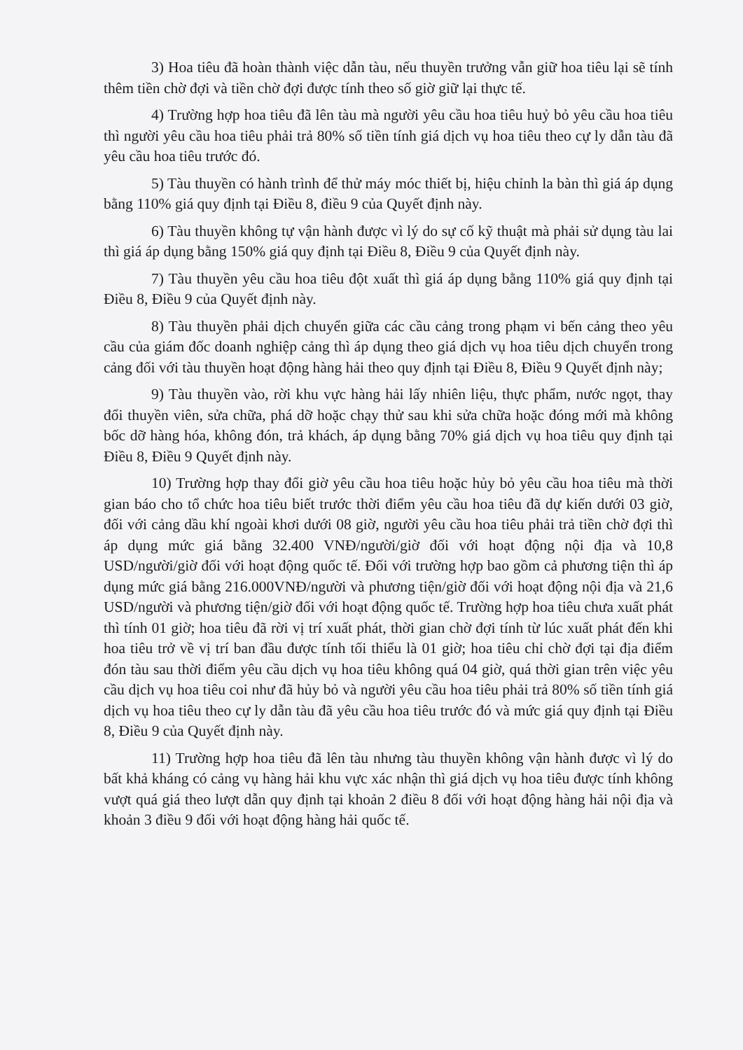3) Hoa tiêu đã hoàn thành việc dẫn tàu, nếu thuyền trưởng vẫn giữ hoa tiêu lại sẽ tính thêm tiền chờ đợi và tiền chờ đợi được tính theo số giờ giữ lại thực tế.
4) Trường hợp hoa tiêu đã lên tàu mà người yêu cầu hoa tiêu huỷ bỏ yêu cầu hoa tiêu thì người yêu cầu hoa tiêu phải trả 80% số tiền tính giá dịch vụ hoa tiêu theo cự ly dẫn tàu đã yêu cầu hoa tiêu trước đó.
5) Tàu thuyền có hành trình để thử máy móc thiết bị, hiệu chỉnh la bàn thì giá áp dụng bằng 110% giá quy định tại Điều 8, điều 9 của Quyết định này.
6) Tàu thuyền không tự vận hành được vì lý do sự cố kỹ thuật mà phải sử dụng tàu lai thì giá áp dụng bằng 150% giá quy định tại Điều 8, Điều 9 của Quyết định này.
7) Tàu thuyền yêu cầu hoa tiêu đột xuất thì giá áp dụng bằng 110% giá quy định tại Điều 8, Điều 9 của Quyết định này.
8) Tàu thuyền phải dịch chuyển giữa các cầu cảng trong phạm vi bến cảng theo yêu cầu của giám đốc doanh nghiệp cảng thì áp dụng theo giá dịch vụ hoa tiêu dịch chuyển trong cảng đối với tàu thuyền hoạt động hàng hải theo quy định tại Điều 8, Điều 9 Quyết định này;
9) Tàu thuyền vào, rời khu vực hàng hải lấy nhiên liệu, thực phẩm, nước ngọt, thay đổi thuyền viên, sửa chữa, phá dỡ hoặc chạy thử sau khi sửa chữa hoặc đóng mới mà không bốc dỡ hàng hóa, không đón, trả khách, áp dụng bằng 70% giá dịch vụ hoa tiêu quy định tại Điều 8, Điều 9 Quyết định này.
10) Trường hợp thay đổi giờ yêu cầu hoa tiêu hoặc hủy bỏ yêu cầu hoa tiêu mà thời gian báo cho tổ chức hoa tiêu biết trước thời điểm yêu cầu hoa tiêu đã dự kiến dưới 03 giờ, đối với cảng dầu khí ngoài khơi dưới 08 giờ, người yêu cầu hoa tiêu phải trả tiền chờ đợi thì áp dụng mức giá bằng 32.400 VNĐ/người/giờ đối với hoạt động nội địa và 10,8 USD/người/giờ đối với hoạt động quốc tế. Đối với trường hợp bao gồm cả phương tiện thì áp dụng mức giá bằng 216.000VNĐ/người và phương tiện/giờ đối với hoạt động nội địa và 21,6 USD/người và phương tiện/giờ đối với hoạt động quốc tế. Trường hợp hoa tiêu chưa xuất phát thì tính 01 giờ; hoa tiêu đã rời vị trí xuất phát, thời gian chờ đợi tính từ lúc xuất phát đến khi hoa tiêu trở về vị trí ban đầu được tính tối thiểu là 01 giờ; hoa tiêu chỉ chờ đợi tại địa điểm đón tàu sau thời điểm yêu cầu dịch vụ hoa tiêu không quá 04 giờ, quá thời gian trên việc yêu cầu dịch vụ hoa tiêu coi như đã hủy bỏ và người yêu cầu hoa tiêu phải trả 80% số tiền tính giá dịch vụ hoa tiêu theo cự ly dẫn tàu đã yêu cầu hoa tiêu trước đó và mức giá quy định tại Điều 8, Điều 9 của Quyết định này.
11) Trường hợp hoa tiêu đã lên tàu nhưng tàu thuyền không vận hành được vì lý do bất khả kháng có cảng vụ hàng hải khu vực xác nhận thì giá dịch vụ hoa tiêu được tính không vượt quá giá theo lượt dẫn quy định tại khoản 2 điều 8 đối với hoạt động hàng hải nội địa và khoản 3 điều 9 đối với hoạt động hàng hải quốc tế.